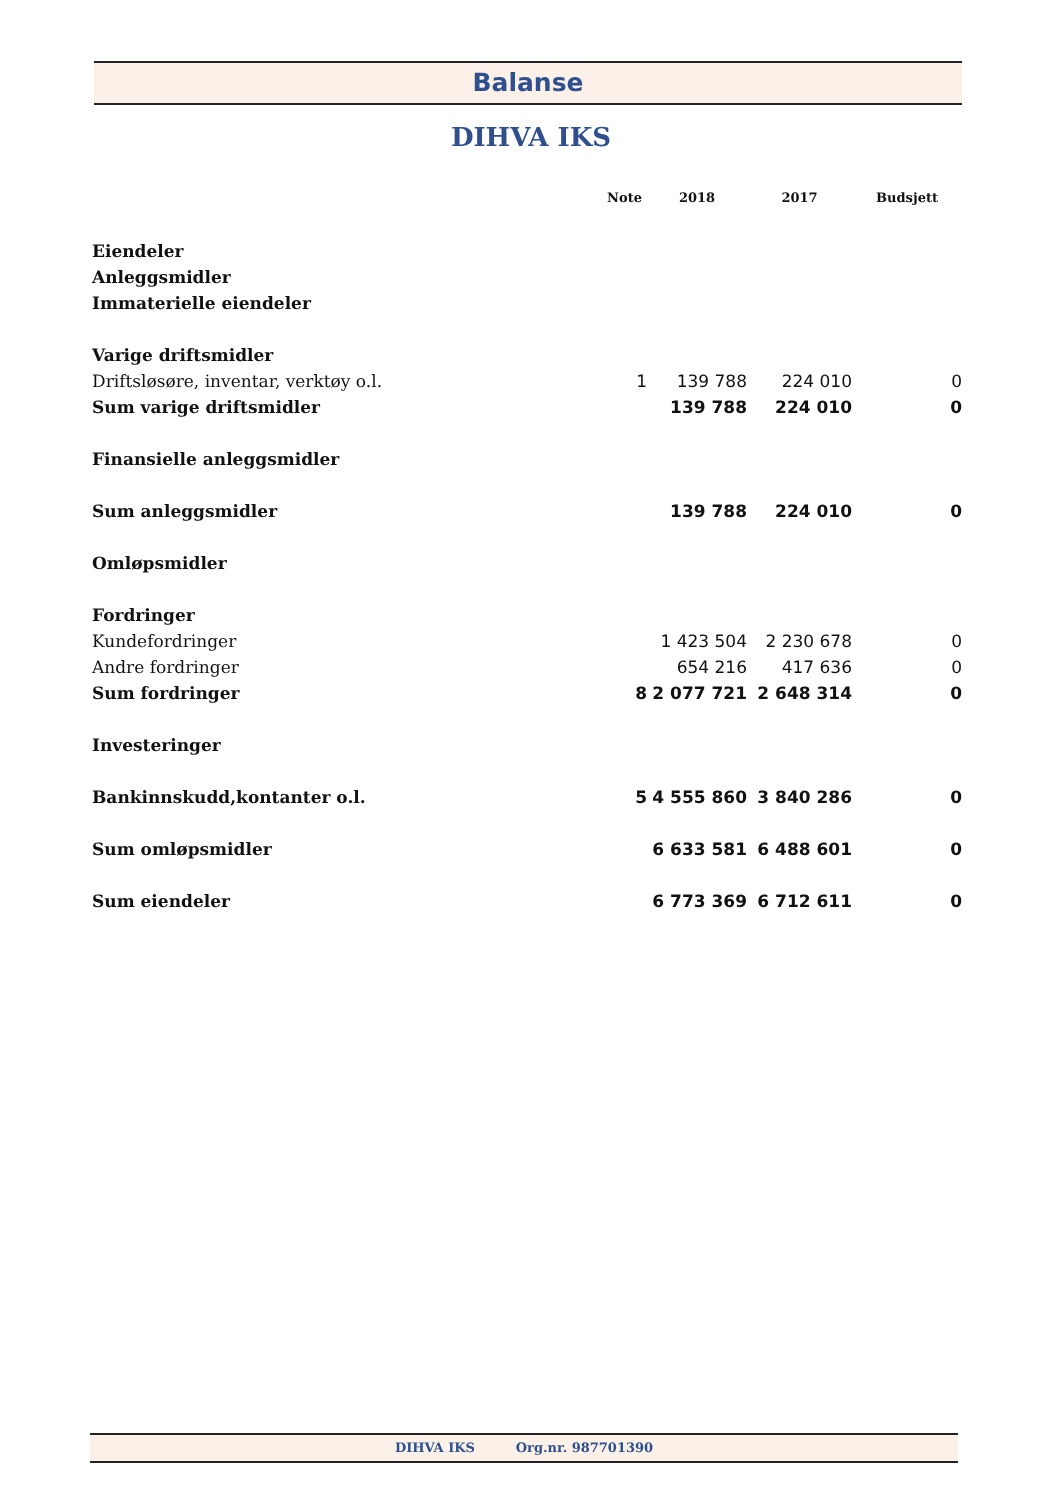Balanse
DIHVA IKS
| | Note | 2018 | 2017 | Budsjett |
| --- | --- | --- | --- | --- |
| Eiendeler | | | | |
| Anleggsmidler | | | | |
| Immaterielle eiendeler | | | | |
| Varige driftsmidler | | | | |
| Driftsløsøre, inventar, verktøy o.l. | 1 | 139 788 | 224 010 | 0 |
| Sum varige driftsmidler | | 139 788 | 224 010 | 0 |
| Finansielle anleggsmidler | | | | |
| Sum anleggsmidler | | 139 788 | 224 010 | 0 |
| Omløpsmidler | | | | |
| Fordringer | | | | |
| Kundefordringer | | 1 423 504 | 2 230 678 | 0 |
| Andre fordringer | | 654 216 | 417 636 | 0 |
| Sum fordringer | 8 | 2 077 721 | 2 648 314 | 0 |
| Investeringer | | | | |
| Bankinnskudd,kontanter o.l. | 5 | 4 555 860 | 3 840 286 | 0 |
| Sum omløpsmidler | | 6 633 581 | 6 488 601 | 0 |
| Sum eiendeler | | 6 773 369 | 6 712 611 | 0 |
DIHVA IKS Org.nr. 987701390